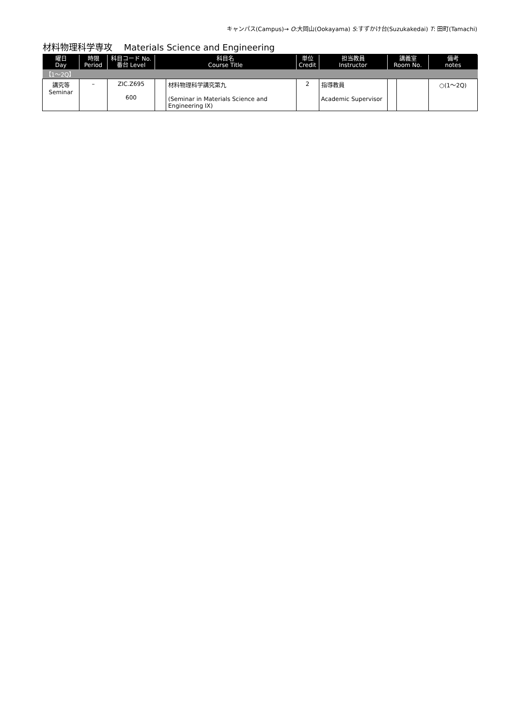キャンパス(Campus)→ O:大岡山(Ookayama) S:すずかけ台(Suzukakedai) T: 田町(Tamachi)
材料物理科学専攻　 Materials Science and Engineering
| 曜日 Day | 時限 Period | 科目コード No. 番台 Level | 科目名 Course Title | | 単位 Credit | 担当教員 Instructor | 講義室 Room No. | | 備考 notes |
| --- | --- | --- | --- | --- | --- | --- | --- | --- | --- |
| 【1～2Q】 | | | | | | | | | |
| 講究等 Seminar | – | ZIC.Z695 600 | | 材料物理科学講究第九 (Seminar in Materials Science and Engineering IX) | 2 | 指導教員 Academic Supervisor | | | ○(1～2Q) |